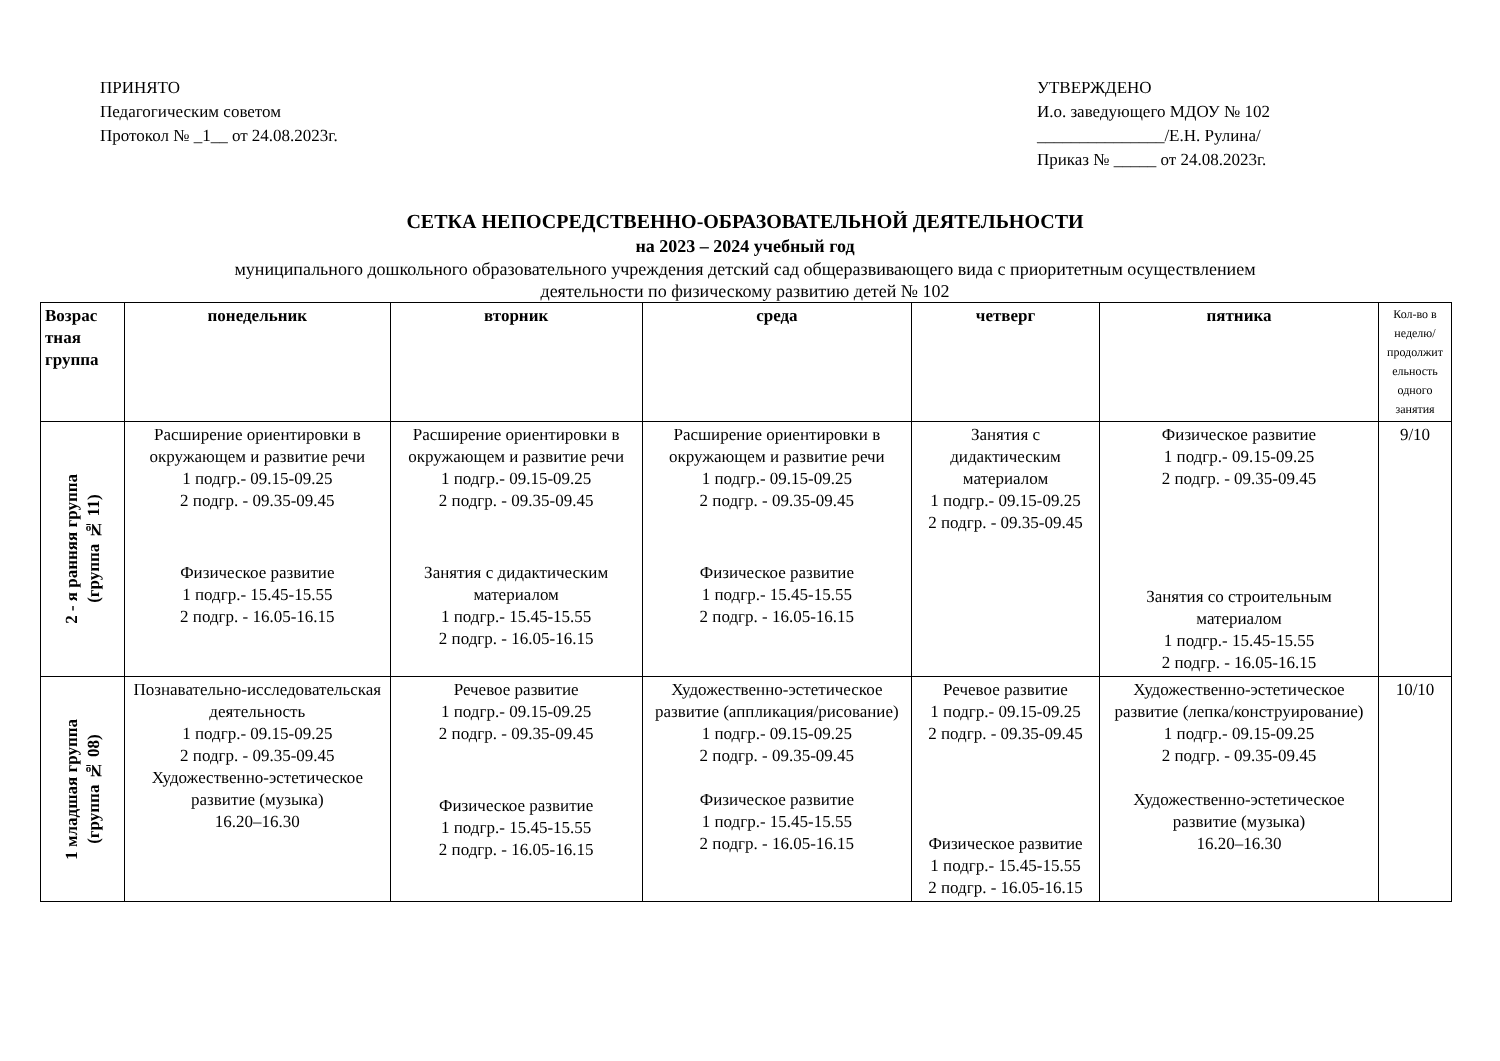ПРИНЯТО
Педагогическим советом
Протокол № _1__ от 24.08.2023г.
УТВЕРЖДЕНО
И.о. заведующего МДОУ № 102
_______________/Е.Н. Рулина/
Приказ № _____ от 24.08.2023г.
СЕТКА НЕПОСРЕДСТВЕННО-ОБРАЗОВАТЕЛЬНОЙ ДЕЯТЕЛЬНОСТИ
на 2023 – 2024 учебный год
муниципального дошкольного образовательного учреждения детский сад общеразвивающего вида с приоритетным осуществлением
деятельности по физическому развитию детей № 102
| Возрас тная группа | понедельник | вторник | среда | четверг | пятника | Кол-во в неделю/ продолжит ельность одного занятия |
| --- | --- | --- | --- | --- | --- | --- |
| 2 - я ранняя группа (группа № 11) | Расширение ориентировки в окружающем и развитие речи 1 подгр.- 09.15-09.25 2 подгр. - 09.35-09.45 Физическое развитие 1 подгр.- 15.45-15.55 2 подгр. - 16.05-16.15 | Расширение ориентировки в окружающем и развитие речи 1 подгр.- 09.15-09.25 2 подгр. - 09.35-09.45 Занятия с дидактическим материалом 1 подгр.- 15.45-15.55 2 подгр. - 16.05-16.15 | Расширение ориентировки в окружающем и развитие речи 1 подгр.- 09.15-09.25 2 подгр. - 09.35-09.45 Физическое развитие 1 подгр.- 15.45-15.55 2 подгр. - 16.05-16.15 | Занятия с дидактическим материалом 1 подгр.- 09.15-09.25 2 подгр. - 09.35-09.45 | Физическое развитие 1 подгр.- 09.15-09.25 2 подгр. - 09.35-09.45 Занятия со строительным материалом 1 подгр.- 15.45-15.55 2 подгр. - 16.05-16.15 | 9/10 |
| 1 младшая группа (группа № 08) | Познавательно-исследовательская деятельность 1 подгр.- 09.15-09.25 2 подгр. - 09.35-09.45 Художественно-эстетическое развитие (музыка) 16.20–16.30 | Речевое развитие 1 подгр.- 09.15-09.25 2 подгр. - 09.35-09.45 Физическое развитие 1 подгр.- 15.45-15.55 2 подгр. - 16.05-16.15 | Художественно-эстетическое развитие (аппликация/рисование) 1 подгр.- 09.15-09.25 2 подгр. - 09.35-09.45 Физическое развитие 1 подгр.- 15.45-15.55 2 подгр. - 16.05-16.15 | Речевое развитие 1 подгр.- 09.15-09.25 2 подгр. - 09.35-09.45 Физическое развитие 1 подгр.- 15.45-15.55 2 подгр. - 16.05-16.15 | Художественно-эстетическое развитие (лепка/конструирование) 1 подгр.- 09.15-09.25 2 подгр. - 09.35-09.45 Художественно-эстетическое развитие (музыка) 16.20–16.30 | 10/10 |